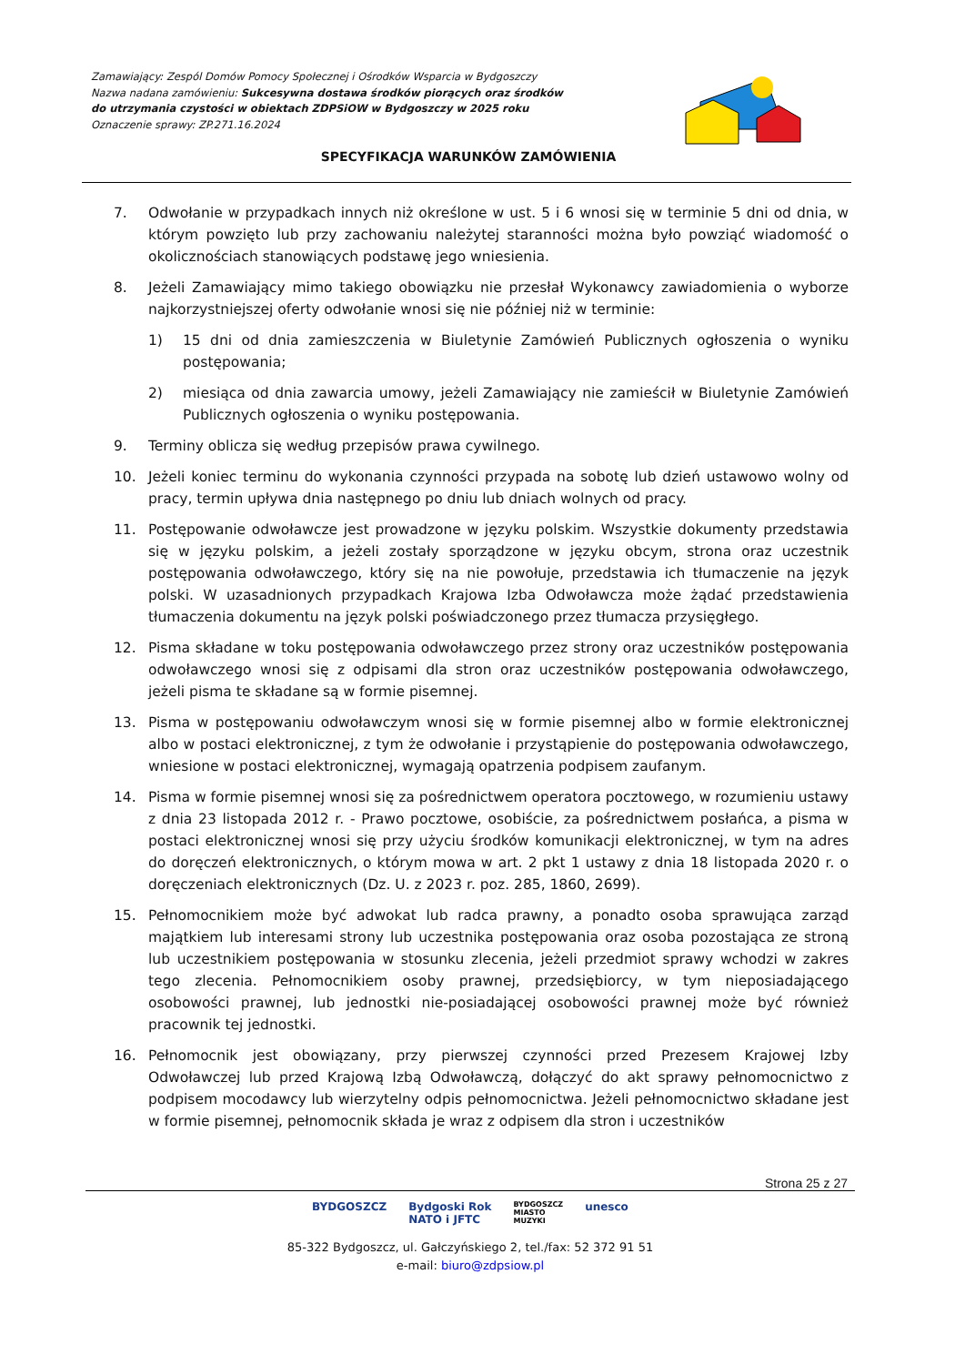Zamawiający: Zespól Domów Pomocy Społecznej i Ośrodków Wsparcia w Bydgoszczy
Nazwa nadana zamówieniu: Sukcesywna dostawa środków piorących oraz środków do utrzymania czystości w obiektach ZDPSiOW w Bydgoszczy w 2025 roku
Oznaczenie sprawy: ZP.271.16.2024
SPECYFIKACJA WARUNKÓW ZAMÓWIENIA
7. Odwołanie w przypadkach innych niż określone w ust. 5 i 6 wnosi się w terminie 5 dni od dnia, w którym powzięto lub przy zachowaniu należytej staranności można było powziąć wiadomość o okolicznościach stanowiących podstawę jego wniesienia.
8. Jeżeli Zamawiający mimo takiego obowiązku nie przesłał Wykonawcy zawiadomienia o wyborze najkorzystniejszej oferty odwołanie wnosi się nie później niż w terminie:
1) 15 dni od dnia zamieszczenia w Biuletynie Zamówień Publicznych ogłoszenia o wyniku postępowania;
2) miesiąca od dnia zawarcia umowy, jeżeli Zamawiający nie zamieścił w Biuletynie Zamówień Publicznych ogłoszenia o wyniku postępowania.
9. Terminy oblicza się według przepisów prawa cywilnego.
10. Jeżeli koniec terminu do wykonania czynności przypada na sobotę lub dzień ustawowo wolny od pracy, termin upływa dnia następnego po dniu lub dniach wolnych od pracy.
11. Postępowanie odwoławcze jest prowadzone w języku polskim. Wszystkie dokumenty przedstawia się w języku polskim, a jeżeli zostały sporządzone w języku obcym, strona oraz uczestnik postępowania odwoławczego, który się na nie powołuje, przedstawia ich tłumaczenie na język polski. W uzasadnionych przypadkach Krajowa Izba Odwoławcza może żądać przedstawienia tłumaczenia dokumentu na język polski poświadczonego przez tłumacza przysięgłego.
12. Pisma składane w toku postępowania odwoławczego przez strony oraz uczestników postępowania odwoławczego wnosi się z odpisami dla stron oraz uczestników postępowania odwoławczego, jeżeli pisma te składane są w formie pisemnej.
13. Pisma w postępowaniu odwoławczym wnosi się w formie pisemnej albo w formie elektronicznej albo w postaci elektronicznej, z tym że odwołanie i przystąpienie do postępowania odwoławczego, wniesione w postaci elektronicznej, wymagają opatrzenia podpisem zaufanym.
14. Pisma w formie pisemnej wnosi się za pośrednictwem operatora pocztowego, w rozumieniu ustawy z dnia 23 listopada 2012 r. - Prawo pocztowe, osobiście, za pośrednictwem posłańca, a pisma w postaci elektronicznej wnosi się przy użyciu środków komunikacji elektronicznej, w tym na adres do doręczeń elektronicznych, o którym mowa w art. 2 pkt 1 ustawy z dnia 18 listopada 2020 r. o doręczeniach elektronicznych (Dz. U. z 2023 r. poz. 285, 1860, 2699).
15. Pełnomocnikiem może być adwokat lub radca prawny, a ponadto osoba sprawująca zarząd majątkiem lub interesami strony lub uczestnika postępowania oraz osoba pozostająca ze stroną lub uczestnikiem postępowania w stosunku zlecenia, jeżeli przedmiot sprawy wchodzi w zakres tego zlecenia. Pełnomocnikiem osoby prawnej, przedsiębiorcy, w tym nieposiadającego osobowości prawnej, lub jednostki nie-posiadającej osobowości prawnej może być również pracownik tej jednostki.
16. Pełnomocnik jest obowiązany, przy pierwszej czynności przed Prezesem Krajowej Izby Odwoławczej lub przed Krajową Izbą Odwoławczą, dołączyć do akt sprawy pełnomocnictwo z podpisem mocodawcy lub wierzytelny odpis pełnomocnictwa. Jeżeli pełnomocnictwo składane jest w formie pisemnej, pełnomocnik składa je wraz z odpisem dla stron i uczestników
Strona 25 z 27
BYDGOSZCZ Bydgoski Rok
NATO i JFTC BYDGOSZCZ
MIASTO
MUZYKI unesco
85-322 Bydgoszcz, ul. Gałczyńskiego 2, tel./fax: 52 372 91 51
e-mail: biuro@zdpsiow.pl